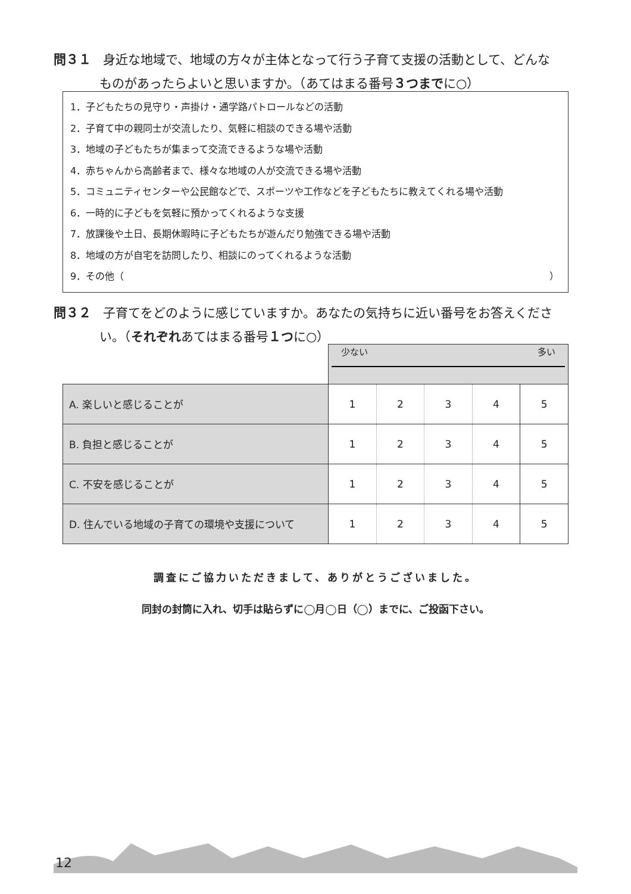問３１ 身近な地域で、地域の方々が主体となって行う子育て支援の活動として、どんな
ものがあったらよいと思いますか。（あてはまる番号３つまでに○）
1．子どもたちの見守り・声掛け・通学路パトロールなどの活動
2．子育て中の親同士が交流したり、気軽に相談のできる場や活動
3．地域の子どもたちが集まって交流できるような場や活動
4．赤ちゃんから高齢者まで、様々な地域の人が交流できる場や活動
5．コミュニティセンターや公民館などで、スポーツや工作などを子どもたちに教えてくれる場や活動
6．一時的に子どもを気軽に預かってくれるような支援
7．放課後や土日、長期休暇時に子どもたちが遊んだり勉強できる場や活動
8．地域の方が自宅を訪問したり、相談にのってくれるような活動
9．その他（ ）
問３２ 子育てをどのように感じていますか。あなたの気持ちに近い番号をお答えくださ
い。（それぞれあてはまる番号１つに○）
| | 少ない 多い | | | | |
| A. 楽しいと感じることが | 1 | 2 | 3 | 4 | 5 |
| B. 負担と感じることが | 1 | 2 | 3 | 4 | 5 |
| C. 不安を感じることが | 1 | 2 | 3 | 4 | 5 |
| D. 住んでいる地域の子育ての環境や支援について | 1 | 2 | 3 | 4 | 5 |
調査にご協力いただきまして、ありがとうございました。
同封の封筒に入れ、切手は貼らずに◯月◯日（◯）までに、ご投函下さい。
12